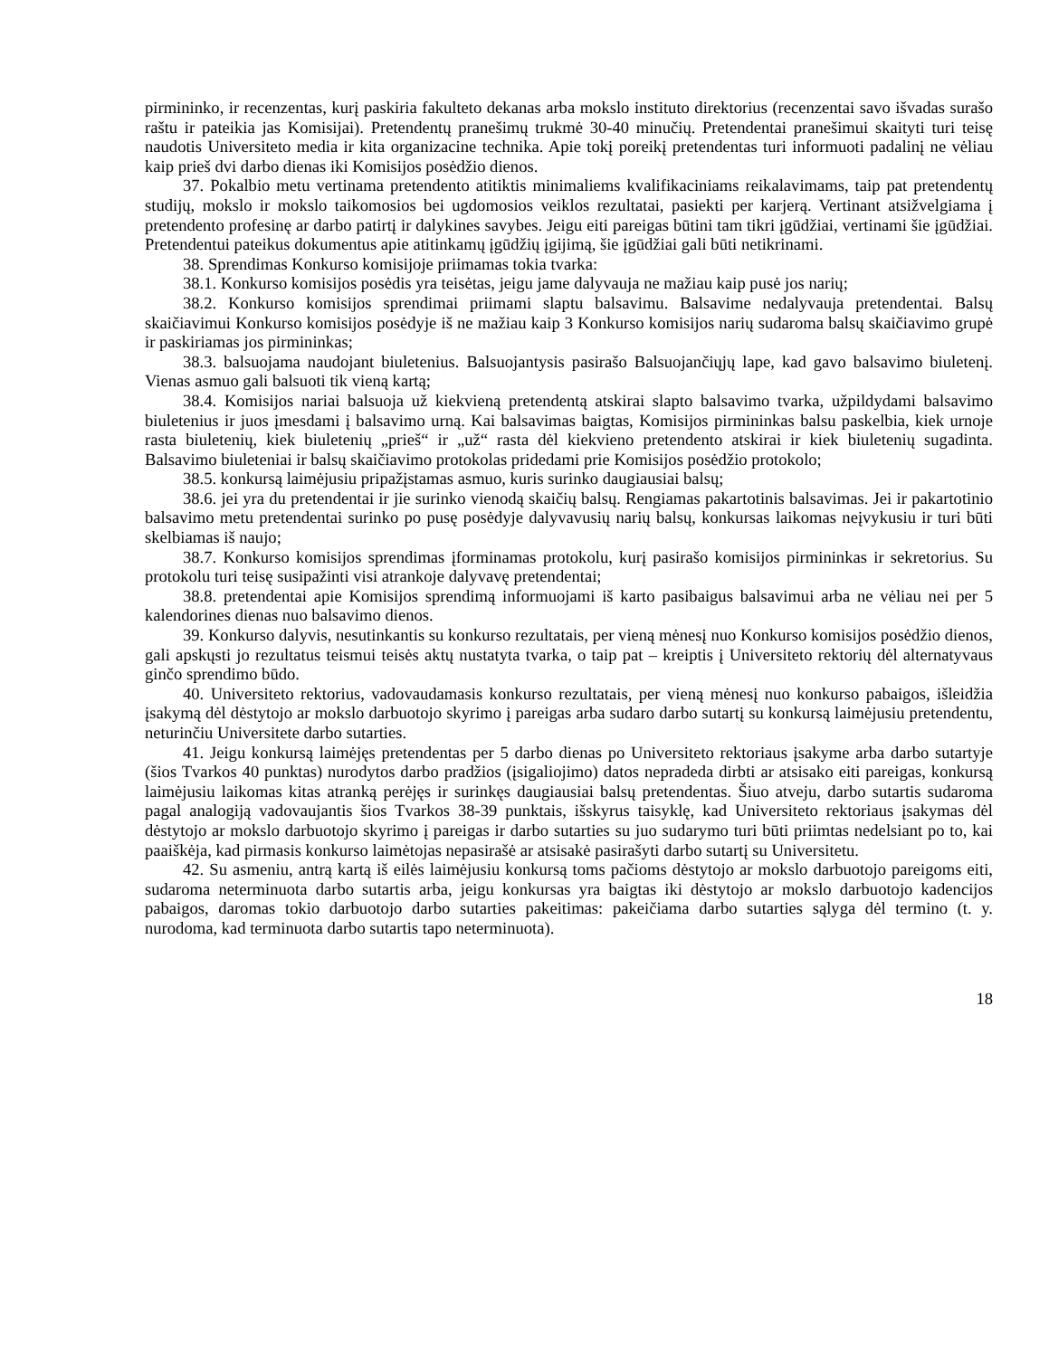pirmininko, ir recenzentas, kurį paskiria fakulteto dekanas arba mokslo instituto direktorius (recenzentai savo išvadas surašo raštu ir pateikia jas Komisijai). Pretendentų pranešimų trukmė 30-40 minučių. Pretendentai pranešimui skaityti turi teisę naudotis Universiteto media ir kita organizacine technika. Apie tokį poreikį pretendentas turi informuoti padalinį ne vėliau kaip prieš dvi darbo dienas iki Komisijos posėdžio dienos.
37. Pokalbio metu vertinama pretendento atitiktis minimaliems kvalifikaciniams reikalavimams, taip pat pretendentų studijų, mokslo ir mokslo taikomosios bei ugdomosios veiklos rezultatai, pasiekti per karjerą. Vertinant atsižvelgiama į pretendento profesinę ar darbo patirtį ir dalykines savybes. Jeigu eiti pareigas būtini tam tikri įgūdžiai, vertinami šie įgūdžiai. Pretendentui pateikus dokumentus apie atitinkamų įgūdžių įgijimą, šie įgūdžiai gali būti netikrinami.
38. Sprendimas Konkurso komisijoje priimamas tokia tvarka:
38.1. Konkurso komisijos posėdis yra teisėtas, jeigu jame dalyvauja ne mažiau kaip pusė jos narių;
38.2. Konkurso komisijos sprendimai priimami slaptu balsavimu. Balsavime nedalyvauja pretendentai. Balsų skaičiavimui Konkurso komisijos posėdyje iš ne mažiau kaip 3 Konkurso komisijos narių sudaroma balsų skaičiavimo grupė ir paskiriamas jos pirmininkas;
38.3. balsuojama naudojant biuletenius. Balsuojantysis pasirašo Balsuojančiųjų lape, kad gavo balsavimo biuletenį. Vienas asmuo gali balsuoti tik vieną kartą;
38.4. Komisijos nariai balsuoja už kiekvieną pretendentą atskirai slapto balsavimo tvarka, užpildydami balsavimo biuletenius ir juos įmesdami į balsavimo urną. Kai balsavimas baigtas, Komisijos pirmininkas balsu paskelbia, kiek urnoje rasta biuletenių, kiek biuletenių „prieš“ ir „už“ rasta dėl kiekvieno pretendento atskirai ir kiek biuletenių sugadinta. Balsavimo biuleteniai ir balsų skaičiavimo protokolas pridedami prie Komisijos posėdžio protokolo;
38.5. konkursą laimėjusiu pripažįstamas asmuo, kuris surinko daugiausiai balsų;
38.6. jei yra du pretendentai ir jie surinko vienodą skaičių balsų. Rengiamas pakartotinis balsavimas. Jei ir pakartotinio balsavimo metu pretendentai surinko po pusę posėdyje dalyvavusių narių balsų, konkursas laikomas neįvykusiu ir turi būti skelbiamas iš naujo;
38.7. Konkurso komisijos sprendimas įforminamas protokolu, kurį pasirašo komisijos pirmininkas ir sekretorius. Su protokolu turi teisę susipažinti visi atrankoje dalyvavę pretendentai;
38.8. pretendentai apie Komisijos sprendimą informuojami iš karto pasibaigus balsavimui arba ne vėliau nei per 5 kalendorines dienas nuo balsavimo dienos.
39. Konkurso dalyvis, nesutinkantis su konkurso rezultatais, per vieną mėnesį nuo Konkurso komisijos posėdžio dienos, gali apskųsti jo rezultatus teismui teisės aktų nustatyta tvarka, o taip pat – kreiptis į Universiteto rektorių dėl alternatyvaus ginčo sprendimo būdo.
40. Universiteto rektorius, vadovaudamasis konkurso rezultatais, per vieną mėnesį nuo konkurso pabaigos, išleidžia įsakymą dėl dėstytojo ar mokslo darbuotojo skyrimo į pareigas arba sudaro darbo sutartį su konkursą laimėjusiu pretendentu, neturinčiu Universitete darbo sutarties.
41. Jeigu konkursą laimėjęs pretendentas per 5 darbo dienas po Universiteto rektoriaus įsakyme arba darbo sutartyje (šios Tvarkos 40 punktas) nurodytos darbo pradžios (įsigaliojimo) datos nepradeda dirbti ar atsisako eiti pareigas, konkursą laimėjusiu laikomas kitas atranką perėjęs ir surinkęs daugiausiai balsų pretendentas. Šiuo atveju, darbo sutartis sudaroma pagal analogiją vadovaujantis šios Tvarkos 38-39 punktais, išskyrus taisyklę, kad Universiteto rektoriaus įsakymas dėl dėstytojo ar mokslo darbuotojo skyrimo į pareigas ir darbo sutarties su juo sudarymo turi būti priimtas nedelsiant po to, kai paaiškėja, kad pirmasis konkurso laimėtojas nepasirašė ar atsisakė pasirašyti darbo sutartį su Universitetu.
42. Su asmeniu, antrą kartą iš eilės laimėjusiu konkursą toms pačioms dėstytojo ar mokslo darbuotojo pareigoms eiti, sudaroma neterminuota darbo sutartis arba, jeigu konkursas yra baigtas iki dėstytojo ar mokslo darbuotojo kadencijos pabaigos, daromas tokio darbuotojo darbo sutarties pakeitimas: pakeičiama darbo sutarties sąlyga dėl termino (t. y. nurodoma, kad terminuota darbo sutartis tapo neterminuota).
18